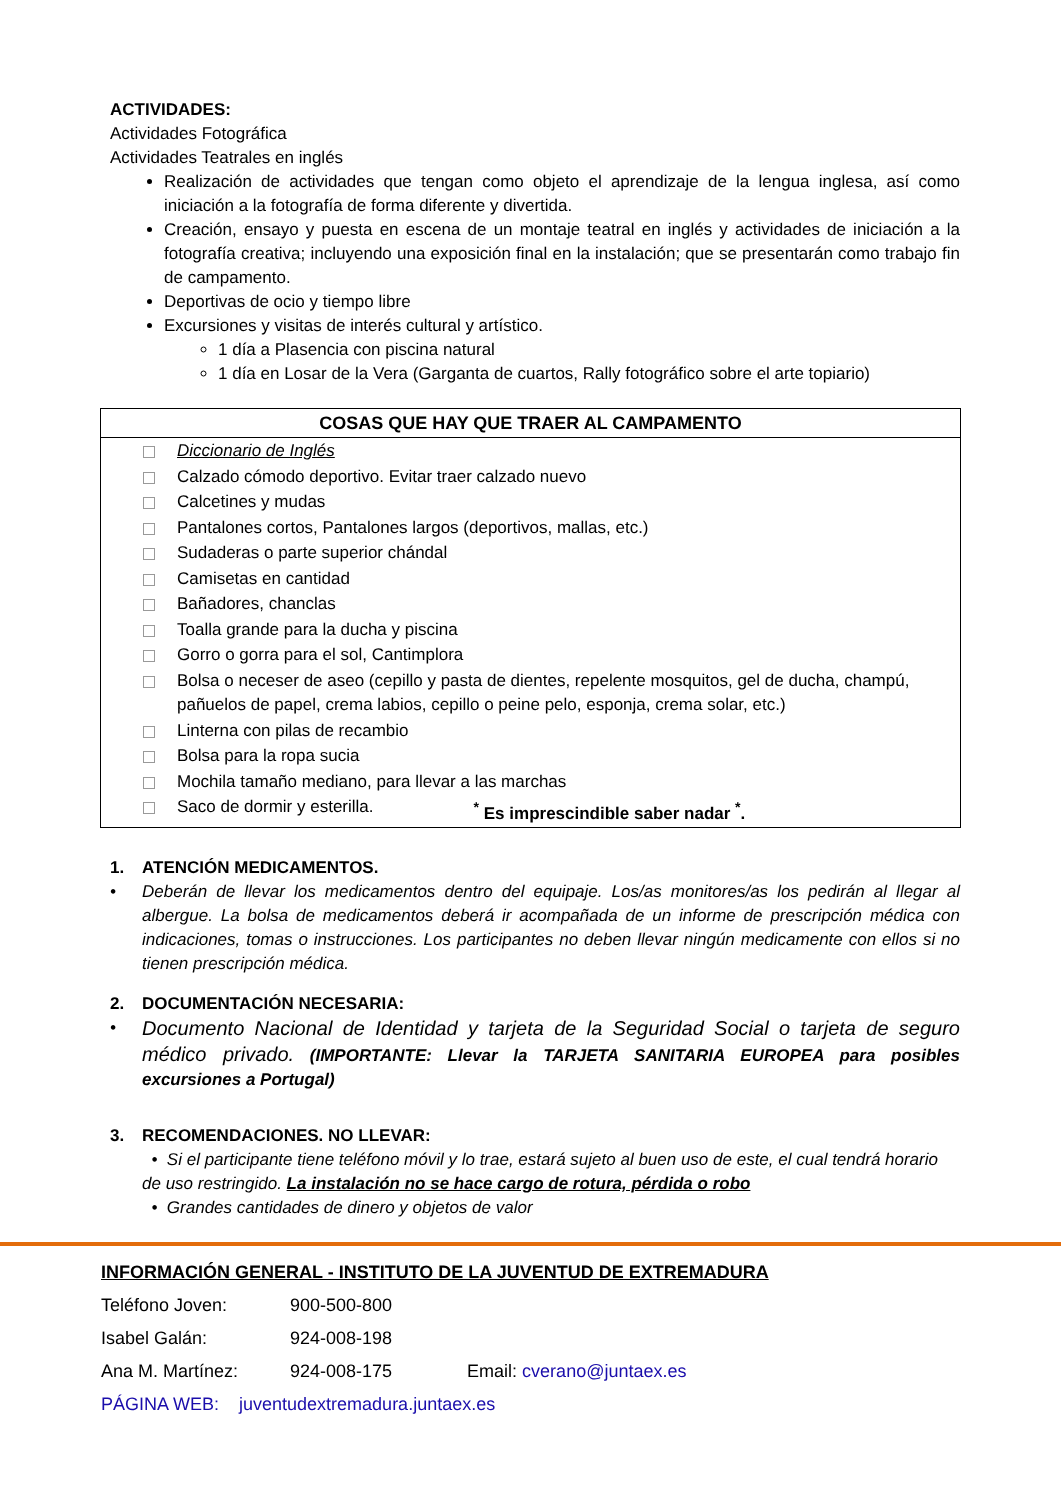ACTIVIDADES:
Actividades Fotográfica
Actividades Teatrales en inglés
Realización de actividades que tengan como objeto el aprendizaje de la lengua inglesa, así como iniciación a la fotografía de forma diferente y divertida.
Creación, ensayo y puesta en escena de un montaje teatral en inglés y actividades de iniciación a la fotografía creativa; incluyendo una exposición final en la instalación; que se presentarán como trabajo fin de campamento.
Deportivas de ocio y tiempo libre
Excursiones y visitas de interés cultural y artístico.
1 día a Plasencia con piscina natural
1 día en Losar de la Vera (Garganta de cuartos, Rally fotográfico sobre el arte topiario)
COSAS QUE HAY QUE TRAER AL CAMPAMENTO
Diccionario de Inglés
Calzado cómodo deportivo. Evitar traer calzado nuevo
Calcetines y mudas
Pantalones cortos, Pantalones largos (deportivos, mallas, etc.)
Sudaderas o parte superior chándal
Camisetas en cantidad
Bañadores, chanclas
Toalla grande para la ducha y piscina
Gorro o gorra para el sol, Cantimplora
Bolsa o neceser de aseo (cepillo y pasta de dientes, repelente mosquitos, gel de ducha, champú, pañuelos de papel, crema labios, cepillo o peine pelo, esponja, crema solar, etc.)
Linterna con pilas de recambio
Bolsa para la ropa sucia
Mochila tamaño mediano, para llevar a las marchas
Saco de dormir y esterilla.<sup>*</sup> Es imprescindible saber nadar <sup>*</sup>.
1. ATENCIÓN MEDICAMENTOS.
• Deberán de llevar los medicamentos dentro del equipaje. Los/as monitores/as los pedirán al llegar al albergue. La bolsa de medicamentos deberá ir acompañada de un informe de prescripción médica con indicaciones, tomas o instrucciones. Los participantes no deben llevar ningún medicamente con ellos si no tienen prescripción médica.
2. DOCUMENTACIÓN NECESARIA:
• Documento Nacional de Identidad y tarjeta de la Seguridad Social o tarjeta de seguro médico privado. (IMPORTANTE: Llevar la TARJETA SANITARIA EUROPEA para posibles excursiones a Portugal)
3. RECOMENDACIONES. NO LLEVAR:
• Si el participante tiene teléfono móvil y lo trae, estará sujeto al buen uso de este, el cual tendrá horario de uso restringido. La instalación no se hace cargo de rotura, pérdida o robo
• Grandes cantidades de dinero y objetos de valor
INFORMACIÓN GENERAL - INSTITUTO DE LA JUVENTUD DE EXTREMADURA
Teléfono Joven: 900-500-800
Isabel Galán: 924-008-198
Ana M. Martínez: 924-008-175 Email: cverano@juntaex.es
PÁGINA WEB: juventudextremadura.juntaex.es